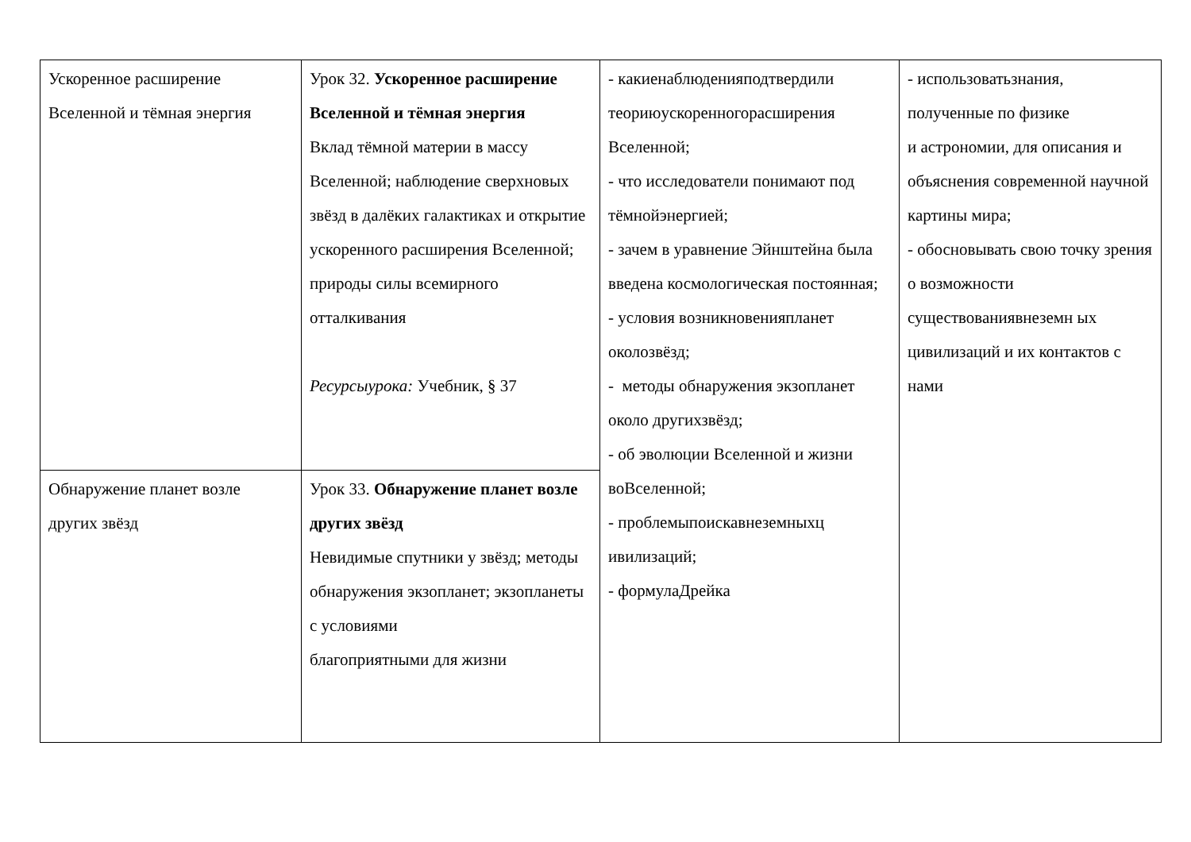| Ускоренное расширение Вселенной и тёмная энергия | Урок 32. Ускоренное расширение Вселенной и тёмная энергия Вклад тёмной материи в массу Вселенной; наблюдение сверхновых звёзд в далёких галактиках и открытие ускоренного расширения Вселенной; природы силы всемирного отталкивания Ресурсыурока: Учебник, § 37 | - какиенаблюденияподтвердили теориюускоренногорасширения Вселенной; - что исследователи понимают под тёмнойэнергией; - зачем в уравнение Эйнштейна была введена космологическая постоянная; - условия возникновенияпланет околозвёзд; - методы обнаружения экзопланет около другихзвёзд; - об эволюции Вселенной и жизни воВселенной; - проблемыпоискавнеземныхц ивилизаций; - формулаДрейка | - использоватьзнания, полученные по физике и астрономии, для описания и объяснения современной научной картины мира; - обосновывать свою точку зрения о возможности существованиявнеземн ых цивилизаций и их контактов с нами |
| Обнаружение планет возле других звёзд | Урок 33. Обнаружение планет возле других звёзд Невидимые спутники у звёзд; методы обнаружения экзопланет; экзопланеты с условиями благоприятными для жизни | | |